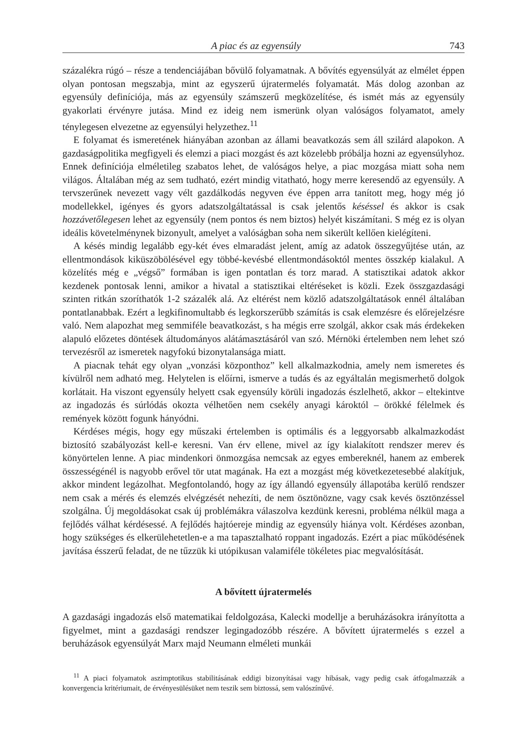A piac és az egyensúly 743
százalékra rúgó – része a tendenciájában bővülő folyamatnak. A bővítés egyensúlyát az elmélet éppen olyan pontosan megszabja, mint az egyszerű újratermelés folyamatát. Más dolog azonban az egyensúly definíciója, más az egyensúly számszerű megközelítése, és ismét más az egyensúly gyakorlati érvényre jutása. Mind ez ideig nem ismerünk olyan valóságos folyamatot, amely ténylegesen elvezetne az egyensúlyi helyzethez.<sup>11</sup>
E folyamat és ismeretének hiányában azonban az állami beavatkozás sem áll szilárd alapokon. A gazdaságpolitika megfigyeli és elemzi a piaci mozgást és azt közelebb próbálja hozni az egyensúlyhoz. Ennek definíciója elméletileg szabatos lehet, de valóságos helye, a piac mozgása miatt soha nem világos. Általában még az sem tudható, ezért mindig vitatható, hogy merre keresendő az egyensúly. A tervszerűnek nevezett vagy vélt gazdálkodás negyven éve éppen arra tanított meg, hogy még jó modellekkel, igényes és gyors adatszolgáltatással is csak jelentős késéssel és akkor is csak hozzávetőlegesen lehet az egyensúly (nem pontos és nem biztos) helyét kiszámítani. S még ez is olyan ideális követelménynek bizonyult, amelyet a valóságban soha nem sikerült kellően kielégíteni.
A késés mindig legalább egy-két éves elmaradást jelent, amíg az adatok összegyűjtése után, az ellentmondások kiküszöbölésével egy többé-kevésbé ellentmondásoktól mentes összkép kialakul. A közelítés még e „végső” formában is igen pontatlan és torz marad. A statisztikai adatok akkor kezdenek pontosak lenni, amikor a hivatal a statisztikai eltéréseket is közli. Ezek összgazdasági szinten ritkán szoríthatók 1-2 százalék alá. Az eltérést nem közlő adatszolgáltatások ennél általában pontatlanabbak. Ezért a legkifinomultabb és legkorszerűbb számítás is csak elemzésre és előrejelzésre való. Nem alapozhat meg semmiféle beavatkozást, s ha mégis erre szolgál, akkor csak más érdekeken alapuló előzetes döntések áltudományos alátámasztásáról van szó. Mérnöki értelemben nem lehet szó tervezésről az ismeretek nagyfokú bizonytalansága miatt.
A piacnak tehát egy olyan „vonzási központhoz” kell alkalmazkodnia, amely nem ismeretes és kívülről nem adható meg. Helytelen is előírni, ismerve a tudás és az egyáltalán megismerhető dolgok korlátait. Ha viszont egyensúly helyett csak egyensúly körüli ingadozás észlelhető, akkor – eltekintve az ingadozás és súrlódás okozta vélhetően nem csekély anyagi károktól – örökké félelmek és remények között fogunk hányódni.
Kérdéses mégis, hogy egy műszaki értelemben is optimális és a leggyorsabb alkalmazkodást biztosító szabályozást kell-e keresni. Van érv ellene, mivel az így kialakított rendszer merev és könyörtelen lenne. A piac mindenkori önmozgása nemcsak az egyes embereknél, hanem az emberek összességénél is nagyobb erővel tör utat magának. Ha ezt a mozgást még következetesebbé alakítjuk, akkor mindent legázolhat. Megfontolandó, hogy az így állandó egyensúly állapotába kerülő rendszer nem csak a mérés és elemzés elvégzését nehezíti, de nem ösztönözne, vagy csak kevés ösztönzéssel szolgálna. Új megoldásokat csak új problémákra válaszolva kezdünk keresni, probléma nélkül maga a fejlődés válhat kérdésessé. A fejlődés hajtóereje mindig az egyensúly hiánya volt. Kérdéses azonban, hogy szükséges és elkerülehetetlen-e a ma tapasztalható roppant ingadozás. Ezért a piac működésének javítása ésszerű feladat, de ne tűzzük ki utópikusan valamiféle tökéletes piac megvalósítását.
A bővített újratermelés
A gazdasági ingadozás első matematikai feldolgozása, Kalecki modellje a beruházásokra irányította a figyelmet, mint a gazdasági rendszer legingadozóbb részére. A bővített újratermelés s ezzel a beruházások egyensúlyát Marx majd Neumann elméleti munkái
<sup>11</sup> A piaci folyamatok aszimptotikus stabilitásának eddigi bizonyításai vagy hibásak, vagy pedig csak átfogalmazzák a konvergencia kritériumait, de érvényesülésüket nem teszik sem biztossá, sem valószínűvé.